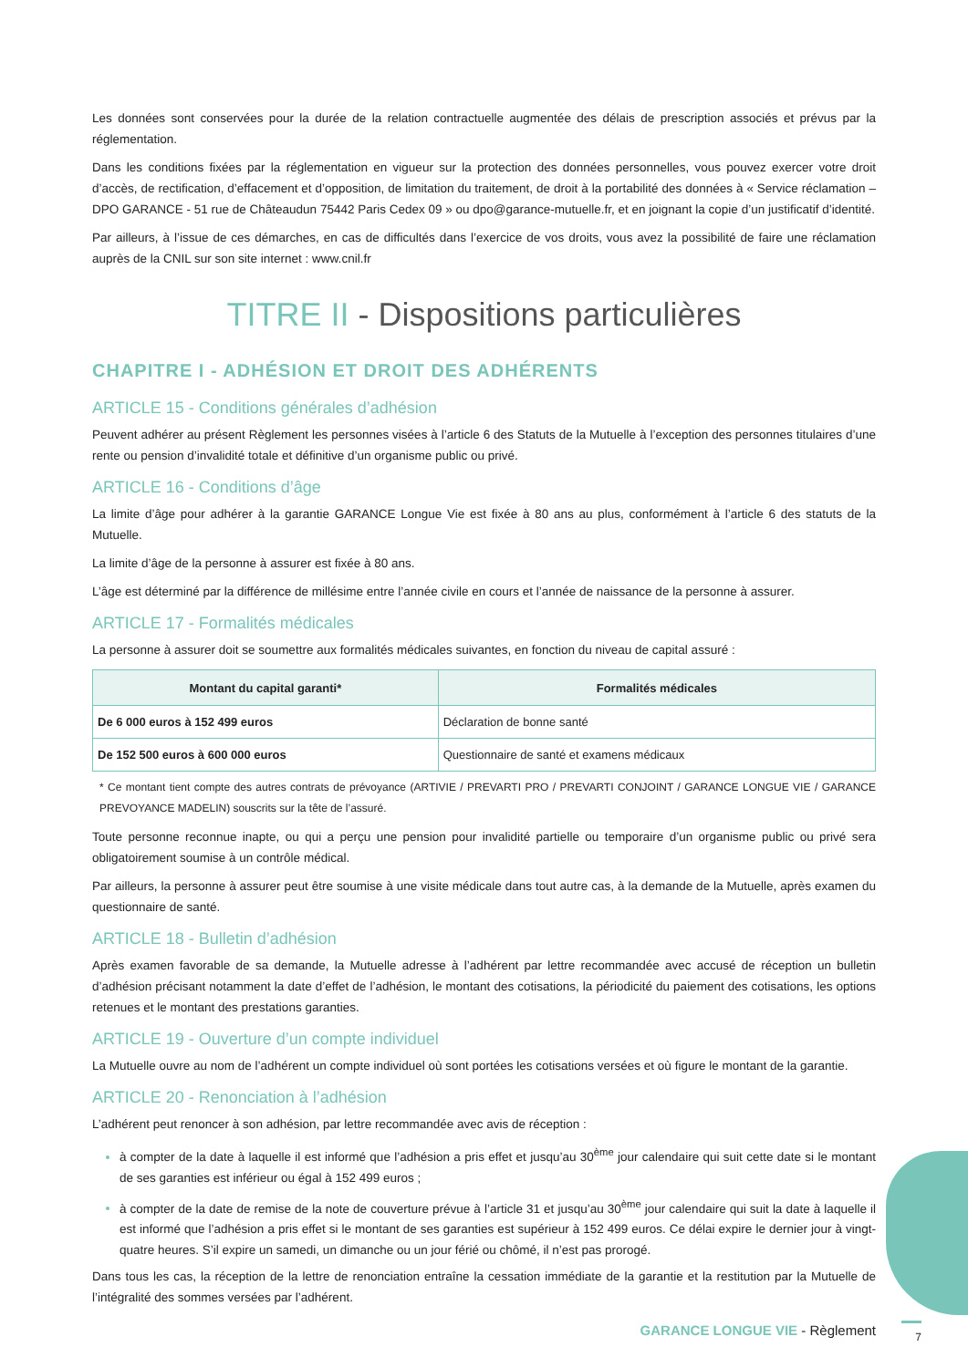Les données sont conservées pour la durée de la relation contractuelle augmentée des délais de prescription associés et prévus par la réglementation.
Dans les conditions fixées par la réglementation en vigueur sur la protection des données personnelles, vous pouvez exercer votre droit d’accès, de rectification, d’effacement et d’opposition, de limitation du traitement, de droit à la portabilité des données à « Service réclamation – DPO GARANCE - 51 rue de Châteaudun 75442 Paris Cedex 09 » ou dpo@garance-mutuelle.fr, et en joignant la copie d’un justificatif d’identité.
Par ailleurs, à l’issue de ces démarches, en cas de difficultés dans l’exercice de vos droits, vous avez la possibilité de faire une réclamation auprès de la CNIL sur son site internet : www.cnil.fr
TITRE II - Dispositions particulières
CHAPITRE I - ADHÉSION ET DROIT DES ADHÉRENTS
ARTICLE 15 - Conditions générales d’adhésion
Peuvent adhérer au présent Règlement les personnes visées à l’article 6 des Statuts de la Mutuelle à l’exception des personnes titulaires d’une rente ou pension d’invalidité totale et définitive d’un organisme public ou privé.
ARTICLE 16 - Conditions d’âge
La limite d’âge pour adhérer à la garantie GARANCE Longue Vie est fixée à 80 ans au plus, conformément à l’article 6 des statuts de la Mutuelle.
La limite d’âge de la personne à assurer est fixée à 80 ans.
L’âge est déterminé par la différence de millésime entre l’année civile en cours et l’année de naissance de la personne à assurer.
ARTICLE 17 - Formalités médicales
La personne à assurer doit se soumettre aux formalités médicales suivantes, en fonction du niveau de capital assuré :
| Montant du capital garanti* | Formalités médicales |
| --- | --- |
| De 6 000 euros à 152 499 euros | Déclaration de bonne santé |
| De 152 500 euros à 600 000 euros | Questionnaire de santé et examens médicaux |
* Ce montant tient compte des autres contrats de prévoyance (ARTIVIE / PREVARTI PRO / PREVARTI CONJOINT / GARANCE LONGUE VIE / GARANCE PREVOYANCE MADELIN) souscrits sur la tête de l’assuré.
Toute personne reconnue inapte, ou qui a perçu une pension pour invalidité partielle ou temporaire d’un organisme public ou privé sera obligatoirement soumise à un contrôle médical.
Par ailleurs, la personne à assurer peut être soumise à une visite médicale dans tout autre cas, à la demande de la Mutuelle, après examen du questionnaire de santé.
ARTICLE 18 - Bulletin d’adhésion
Après examen favorable de sa demande, la Mutuelle adresse à l’adhérent par lettre recommandée avec accusé de réception un bulletin d’adhésion précisant notamment la date d’effet de l’adhésion, le montant des cotisations, la périodicité du paiement des cotisations, les options retenues et le montant des prestations garanties.
ARTICLE 19 - Ouverture d’un compte individuel
La Mutuelle ouvre au nom de l’adhérent un compte individuel où sont portées les cotisations versées et où figure le montant de la garantie.
ARTICLE 20 - Renonciation à l’adhésion
L’adhérent peut renoncer à son adhésion, par lettre recommandée avec avis de réception :
à compter de la date à laquelle il est informé que l’adhésion a pris effet et jusqu’au 30<sup>ème</sup> jour calendaire qui suit cette date si le montant de ses garanties est inférieur ou égal à 152 499 euros ;
à compter de la date de remise de la note de couverture prévue à l’article 31 et jusqu’au 30<sup>ème</sup> jour calendaire qui suit la date à laquelle il est informé que l’adhésion a pris effet si le montant de ses garanties est supérieur à 152 499 euros. Ce délai expire le dernier jour à vingt-quatre heures. S’il expire un samedi, un dimanche ou un jour férié ou chômé, il n’est pas prorogé.
Dans tous les cas, la réception de la lettre de renonciation entraîne la cessation immédiate de la garantie et la restitution par la Mutuelle de l’intégralité des sommes versées par l’adhérent.
GARANCE LONGUE VIE - Règlement 7